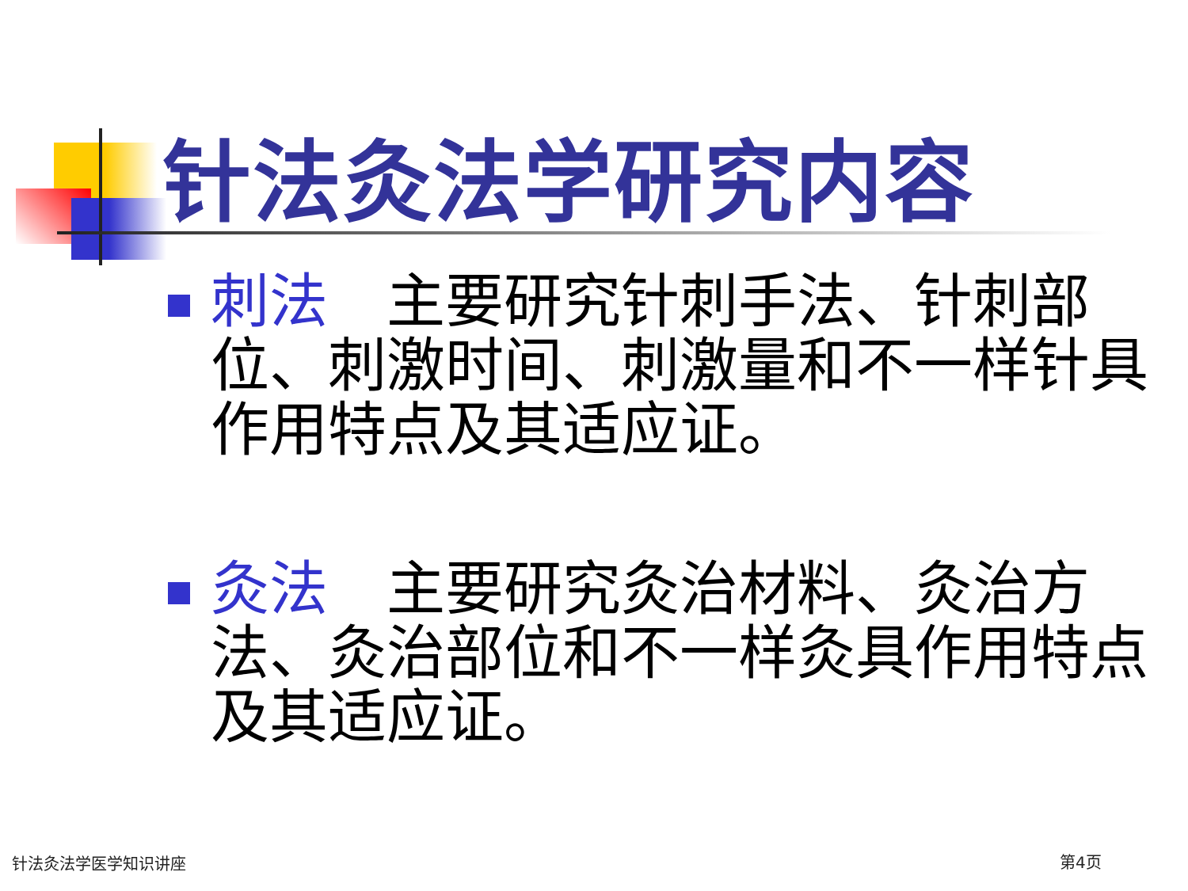针法灸法学研究内容
刺法　主要研究针刺手法、针刺部位、刺激时间、刺激量和不一样针具作用特点及其适应证。
灸法　主要研究灸治材料、灸治方法、灸治部位和不一样灸具作用特点及其适应证。
针法灸法学医学知识讲座 第4页